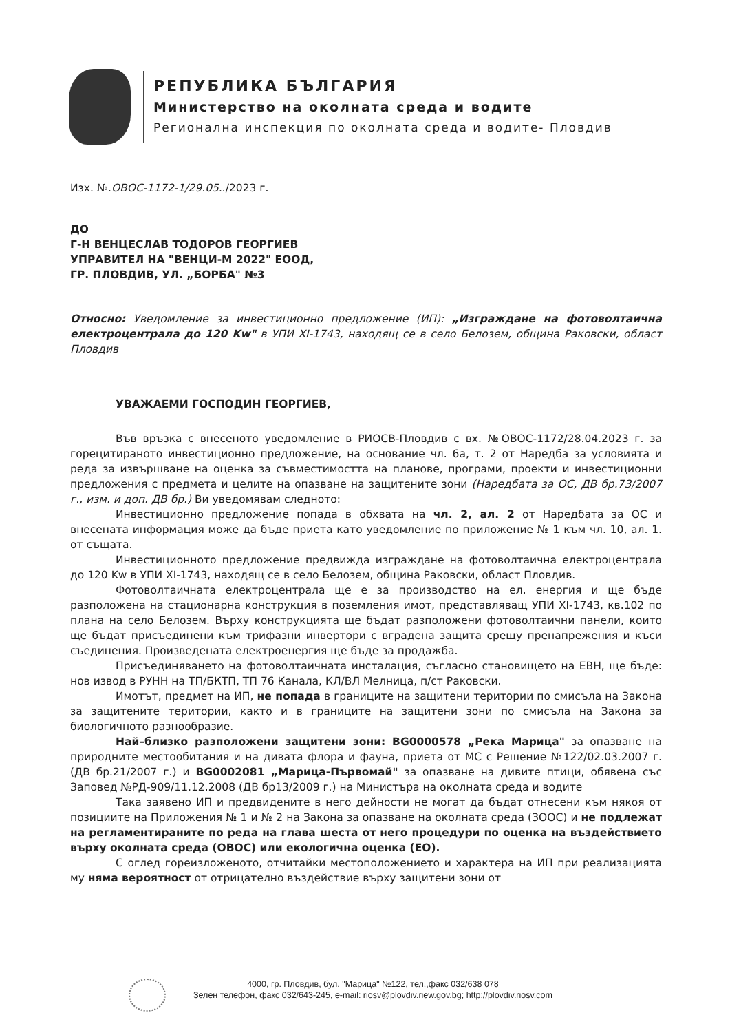РЕПУБЛИКА БЪЛГАРИЯ
Министерство на околната среда и водите
Регионална инспекция по околната среда и водите- Пловдив
Изх. №.ОВОС-1172-1/29.05../2023 г.
ДО
Г-Н ВЕНЦЕСЛАВ ТОДОРОВ ГЕОРГИЕВ
УПРАВИТЕЛ НА "ВЕНЦИ-М 2022" ЕООД,
ГР. ПЛОВДИВ, УЛ. „БОРБА" №3
Относно: Уведомление за инвестиционно предложение (ИП): „Изграждане на фотоволтаична електроцентрала до 120 Kw" в УПИ XI-1743, находящ се в село Белозем, община Раковски, област Пловдив
УВАЖАЕМИ ГОСПОДИН ГЕОРГИЕВ,
Във връзка с внесеното уведомление в РИОСВ-Пловдив с вх. №ОВОС-1172/28.04.2023 г. за горецитираното инвестиционно предложение, на основание чл. 6а, т. 2 от Наредба за условията и реда за извършване на оценка за съвместимостта на планове, програми, проекти и инвестиционни предложения с предмета и целите на опазване на защитените зони (Наредбата за ОС, ДВ бр.73/2007 г., изм. и доп. ДВ бр.) Ви уведомявам следното:
Инвестиционно предложение попада в обхвата на чл. 2, ал. 2 от Наредбата за ОС и внесената информация може да бъде приета като уведомление по приложение № 1 към чл. 10, ал. 1. от същата.
Инвестиционното предложение предвижда изграждане на фотоволтаична електроцентрала до 120 Kw в УПИ XI-1743, находящ се в село Белозем, община Раковски, област Пловдив.
Фотоволтаичната електроцентрала ще е за производство на ел. енергия и ще бъде разположена на стационарна конструкция в поземления имот, представляващ УПИ XI-1743, кв.102 по плана на село Белозем. Върху конструкцията ще бъдат разположени фотоволтаични панели, които ще бъдат присъединени към трифазни инвертори с вградена защита срещу пренапрежения и къси съединения. Произведената електроенергия ще бъде за продажба.
Присъединяването на фотоволтаичната инсталация, съгласно становището на ЕВН, ще бъде: нов извод в РУНН на ТП/БКТП, ТП 76 Канала, КЛ/ВЛ Мелница, п/ст Раковски.
Имотът, предмет на ИП, не попада в границите на защитени територии по смисъла на Закона за защитените територии, както и в границите на защитени зони по смисъла на Закона за биологичното разнообразие.
Най–близко разположени защитени зони: BG0000578 „Река Марица" за опазване на природните местообитания и на дивата флора и фауна, приета от МС с Решение №122/02.03.2007 г. (ДВ бр.21/2007 г.) и BG0002081 „Марица-Първомай" за опазване на дивите птици, обявена със Заповед №РД-909/11.12.2008 (ДВ бр13/2009 г.) на Министъра на околната среда и водите
Така заявено ИП и предвидените в него дейности не могат да бъдат отнесени към някоя от позициите на Приложения № 1 и № 2 на Закона за опазване на околната среда (ЗООС) и не подлежат на регламентираните по реда на глава шеста от него процедури по оценка на въздействието върху околната среда (ОВОС) или екологична оценка (ЕО).
С оглед гореизложеното, отчитайки местоположението и характера на ИП при реализацията му няма вероятност от отрицателно въздействие върху защитени зони от
4000, гр. Пловдив, бул. "Марица" №122, тел.,факс 032/638 078
Зелен телефон, факс 032/643-245, e-mail: riosv@plovdiv.riew.gov.bg; http://plovdiv.riosv.com